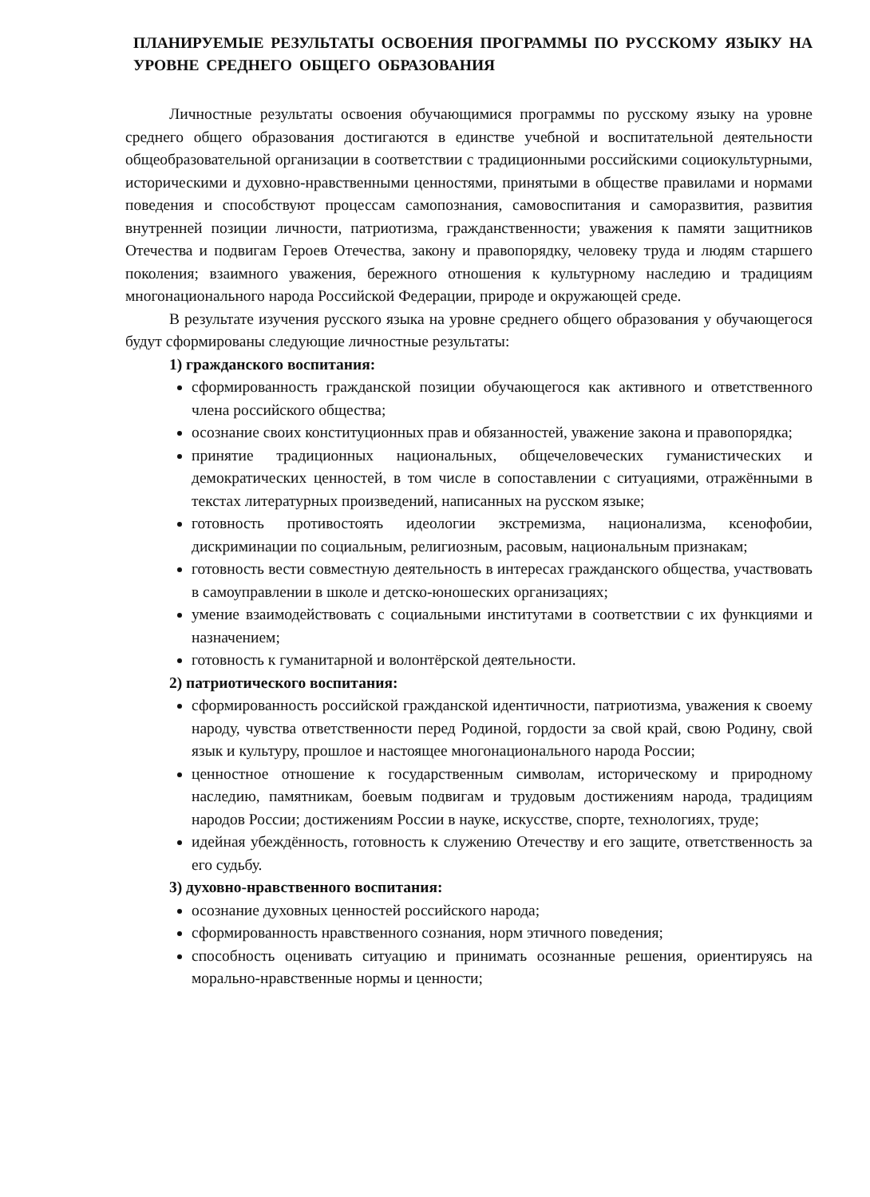ПЛАНИРУЕМЫЕ РЕЗУЛЬТАТЫ ОСВОЕНИЯ ПРОГРАММЫ ПО РУССКОМУ ЯЗЫКУ НА УРОВНЕ СРЕДНЕГО ОБЩЕГО ОБРАЗОВАНИЯ
Личностные результаты освоения обучающимися программы по русскому языку на уровне среднего общего образования достигаются в единстве учебной и воспитательной деятельности общеобразовательной организации в соответствии с традиционными российскими социокультурными, историческими и духовно-нравственными ценностями, принятыми в обществе правилами и нормами поведения и способствуют процессам самопознания, самовоспитания и саморазвития, развития внутренней позиции личности, патриотизма, гражданственности; уважения к памяти защитников Отечества и подвигам Героев Отечества, закону и правопорядку, человеку труда и людям старшего поколения; взаимного уважения, бережного отношения к культурному наследию и традициям многонационального народа Российской Федерации, природе и окружающей среде.
В результате изучения русского языка на уровне среднего общего образования у обучающегося будут сформированы следующие личностные результаты:
1) гражданского воспитания:
сформированность гражданской позиции обучающегося как активного и ответственного члена российского общества;
осознание своих конституционных прав и обязанностей, уважение закона и правопорядка;
принятие традиционных национальных, общечеловеческих гуманистических и демократических ценностей, в том числе в сопоставлении с ситуациями, отражёнными в текстах литературных произведений, написанных на русском языке;
готовность противостоять идеологии экстремизма, национализма, ксенофобии, дискриминации по социальным, религиозным, расовым, национальным признакам;
готовность вести совместную деятельность в интересах гражданского общества, участвовать в самоуправлении в школе и детско-юношеских организациях;
умение взаимодействовать с социальными институтами в соответствии с их функциями и назначением;
готовность к гуманитарной и волонтёрской деятельности.
2) патриотического воспитания:
сформированность российской гражданской идентичности, патриотизма, уважения к своему народу, чувства ответственности перед Родиной, гордости за свой край, свою Родину, свой язык и культуру, прошлое и настоящее многонационального народа России;
ценностное отношение к государственным символам, историческому и природному наследию, памятникам, боевым подвигам и трудовым достижениям народа, традициям народов России; достижениям России в науке, искусстве, спорте, технологиях, труде;
идейная убеждённость, готовность к служению Отечеству и его защите, ответственность за его судьбу.
3) духовно-нравственного воспитания:
осознание духовных ценностей российского народа;
сформированность нравственного сознания, норм этичного поведения;
способность оценивать ситуацию и принимать осознанные решения, ориентируясь на морально-нравственные нормы и ценности;